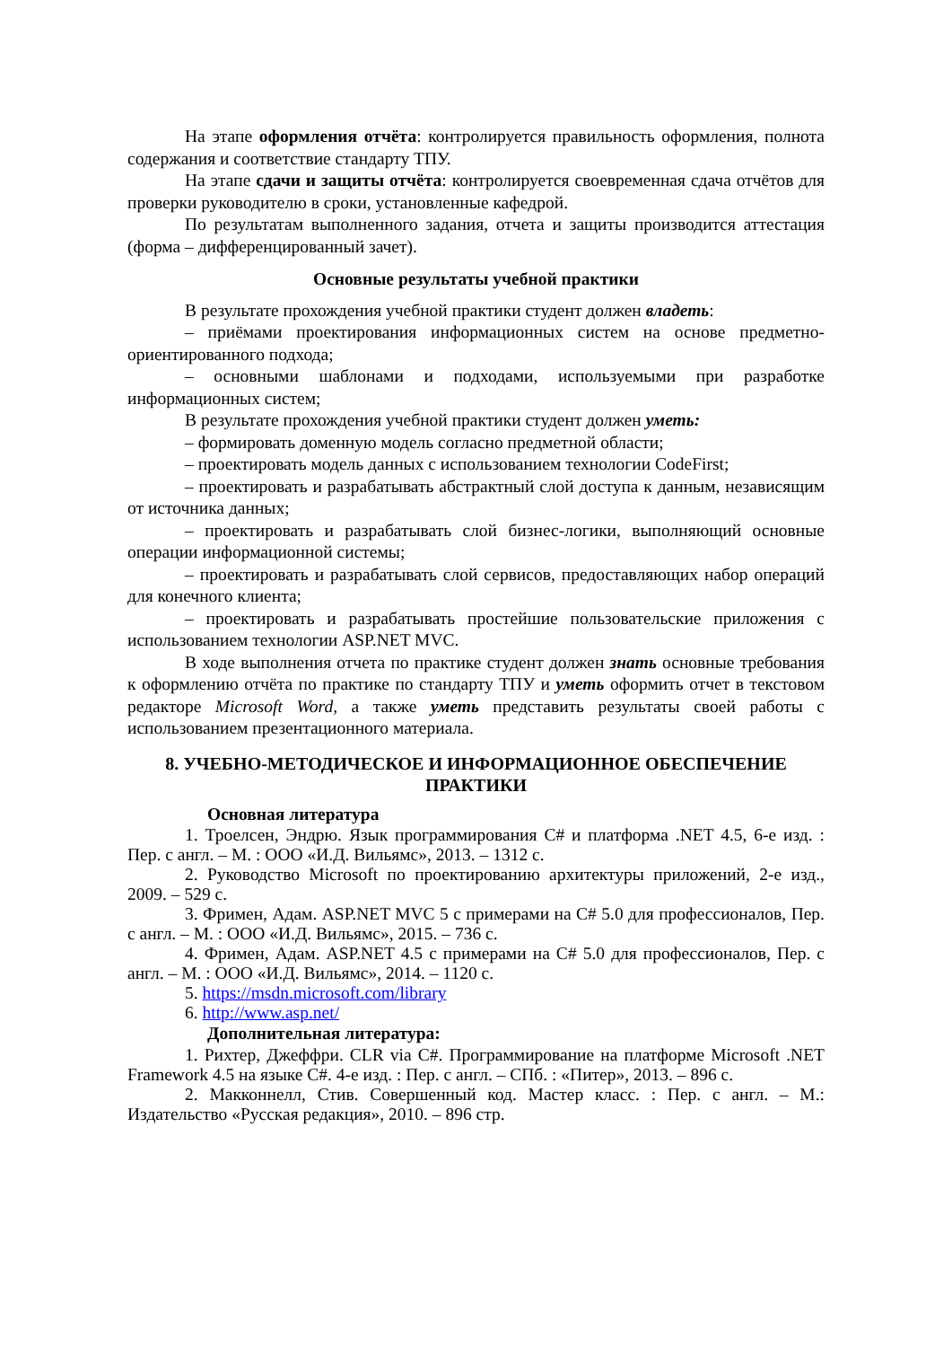На этапе оформления отчёта: контролируется правильность оформления, полнота содержания и соответствие стандарту ТПУ.
На этапе сдачи и защиты отчёта: контролируется своевременная сдача отчётов для проверки руководителю в сроки, установленные кафедрой.
По результатам выполненного задания, отчета и защиты производится аттестация (форма – дифференцированный зачет).
Основные результаты учебной практики
В результате прохождения учебной практики студент должен владеть:
– приёмами проектирования информационных систем на основе предметно-ориентированного подхода;
– основными шаблонами и подходами, используемыми при разработке информационных систем;
В результате прохождения учебной практики студент должен уметь:
– формировать доменную модель согласно предметной области;
– проектировать модель данных с использованием технологии CodeFirst;
– проектировать и разрабатывать абстрактный слой доступа к данным, независящим от источника данных;
– проектировать и разрабатывать слой бизнес-логики, выполняющий основные операции информационной системы;
– проектировать и разрабатывать слой сервисов, предоставляющих набор операций для конечного клиента;
– проектировать и разрабатывать простейшие пользовательские приложения с использованием технологии ASP.NET MVC.
В ходе выполнения отчета по практике студент должен знать основные требования к оформлению отчёта по практике по стандарту ТПУ и уметь оформить отчет в текстовом редакторе Microsoft Word, а также уметь представить результаты своей работы с использованием презентационного материала.
8. УЧЕБНО-МЕТОДИЧЕСКОЕ И ИНФОРМАЦИОННОЕ ОБЕСПЕЧЕНИЕ ПРАКТИКИ
Основная литература
1. Троелсен, Эндрю. Язык программирования C# и платформа .NET 4.5, 6-е изд. : Пер. с англ. – М. : ООО «И.Д. Вильямс», 2013. – 1312 с.
2. Руководство Microsoft по проектированию архитектуры приложений, 2-е изд., 2009. – 529 с.
3. Фримен, Адам. ASP.NET MVC 5 с примерами на C# 5.0 для профессионалов, Пер. с англ. – М. : ООО «И.Д. Вильямс», 2015. – 736 с.
4. Фримен, Адам. ASP.NET 4.5 с примерами на C# 5.0 для профессионалов, Пер. с англ. – М. : ООО «И.Д. Вильямс», 2014. – 1120 с.
5. https://msdn.microsoft.com/library
6. http://www.asp.net/
Дополнительная литература:
1. Рихтер, Джеффри. CLR via C#. Программирование на платформе Microsoft .NET Framework 4.5 на языке C#. 4-е изд. : Пер. с англ. – СПб. : «Питер», 2013. – 896 с.
2. Макконнелл, Стив. Совершенный код. Мастер класс. : Пер. с англ. – М.: Издательство «Русская редакция», 2010. – 896 стр.